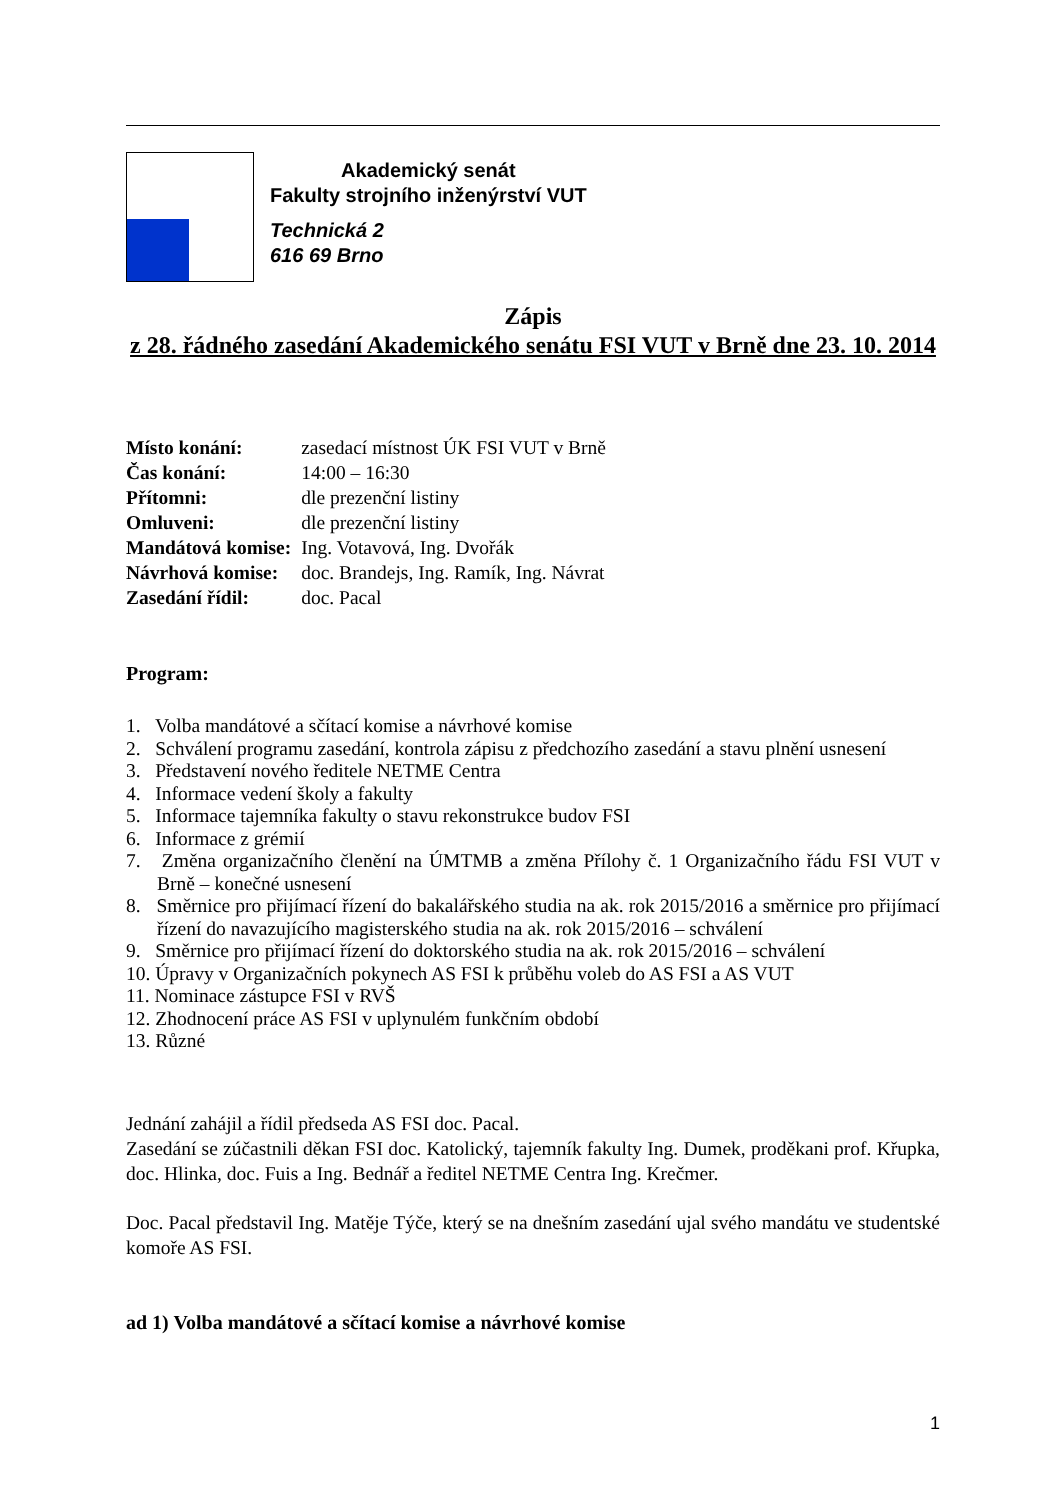Akademický senát
Fakulty strojního inženýrství VUT
Technická 2
616 69 Brno
Zápis
z 28. řádného zasedání Akademického senátu FSI VUT v Brně dne 23. 10. 2014
| Místo konání: | zasedací místnost ÚK FSI VUT v Brně |
| Čas konání: | 14:00 – 16:30 |
| Přítomni: | dle prezenční listiny |
| Omluveni: | dle prezenční listiny |
| Mandátová komise: | Ing. Votavová, Ing. Dvořák |
| Návrhová komise: | doc. Brandejs, Ing. Ramík, Ing. Návrat |
| Zasedání řídil: | doc. Pacal |
Program:
1. Volba mandátové a sčítací komise a návrhové komise
2. Schválení programu zasedání, kontrola zápisu z předchozího zasedání a stavu plnění usnesení
3. Představení nového ředitele NETME Centra
4. Informace vedení školy a fakulty
5. Informace tajemníka fakulty o stavu rekonstrukce budov FSI
6. Informace z grémií
7. Změna organizačního členění na ÚMTMB a změna Přílohy č. 1 Organizačního řádu FSI VUT v Brně – konečné usnesení
8. Směrnice pro přijímací řízení do bakalářského studia na ak. rok 2015/2016 a směrnice pro přijímací řízení do navazujícího magisterského studia na ak. rok 2015/2016 – schválení
9. Směrnice pro přijímací řízení do doktorského studia na ak. rok 2015/2016 – schválení
10. Úpravy v Organizačních pokynech AS FSI k průběhu voleb do AS FSI a AS VUT
11. Nominace zástupce FSI v RVŠ
12. Zhodnocení práce AS FSI v uplynulém funkčním období
13. Různé
Jednání zahájil a řídil předseda AS FSI doc. Pacal.
Zasedání se zúčastnili děkan FSI doc. Katolický, tajemník fakulty Ing. Dumek, proděkani prof. Křupka, doc. Hlinka, doc. Fuis a Ing. Bednář a ředitel NETME Centra Ing. Krečmer.
Doc. Pacal představil Ing. Matěje Týče, který se na dnešním zasedání ujal svého mandátu ve studentské komoře AS FSI.
ad 1) Volba mandátové a sčítací komise a návrhové komise
1